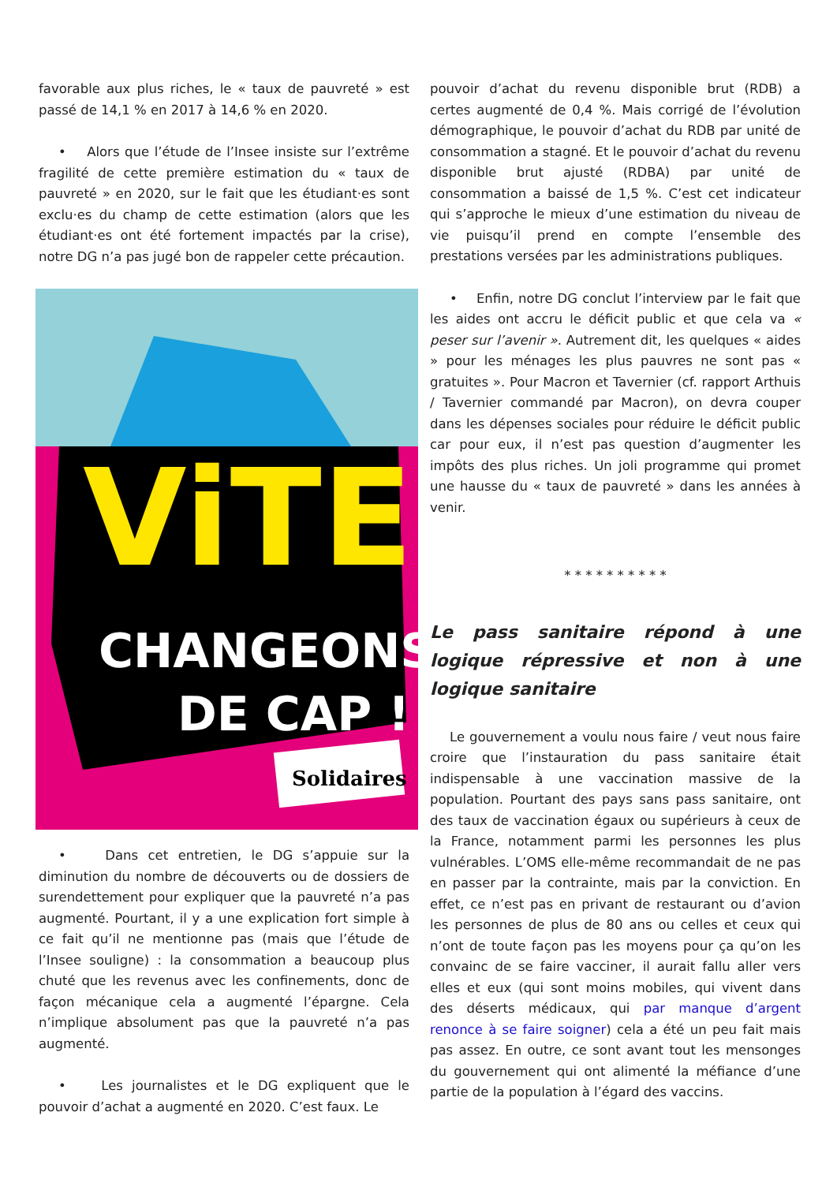favorable aux plus riches, le « taux de pauvreté » est passé de 14,1 % en 2017 à 14,6 % en 2020.
• Alors que l’étude de l’Insee insiste sur l’extrême fragilité de cette première estimation du « taux de pauvreté » en 2020, sur le fait que les étudiant·es sont exclu·es du champ de cette estimation (alors que les étudiant·es ont été fortement impactés par la crise), notre DG n’a pas jugé bon de rappeler cette précaution.
ViTE
CHANGEONS
DE CAP !
Solidaires
• Dans cet entretien, le DG s’appuie sur la diminution du nombre de découverts ou de dossiers de surendettement pour expliquer que la pauvreté n’a pas augmenté. Pourtant, il y a une explication fort simple à ce fait qu’il ne mentionne pas (mais que l’étude de l’Insee souligne) : la consommation a beaucoup plus chuté que les revenus avec les confinements, donc de façon mécanique cela a augmenté l’épargne. Cela n’implique absolument pas que la pauvreté n’a pas augmenté.
• Les journalistes et le DG expliquent que le pouvoir d’achat a augmenté en 2020. C’est faux. Le
pouvoir d’achat du revenu disponible brut (RDB) a certes augmenté de 0,4 %. Mais corrigé de l’évolution démographique, le pouvoir d’achat du RDB par unité de consommation a stagné. Et le pouvoir d’achat du revenu disponible brut ajusté (RDBA) par unité de consommation a baissé de 1,5 %. C’est cet indicateur qui s’approche le mieux d’une estimation du niveau de vie puisqu’il prend en compte l’ensemble des prestations versées par les administrations publiques.
• Enfin, notre DG conclut l’interview par le fait que les aides ont accru le déficit public et que cela va « peser sur l’avenir ». Autrement dit, les quelques « aides » pour les ménages les plus pauvres ne sont pas « gratuites ». Pour Macron et Tavernier (cf. rapport Arthuis / Tavernier commandé par Macron), on devra couper dans les dépenses sociales pour réduire le déficit public car pour eux, il n’est pas question d’augmenter les impôts des plus riches. Un joli programme qui promet une hausse du « taux de pauvreté » dans les années à venir.
* * * * * * * * * *
Le pass sanitaire répond à une logique répressive et non à une logique sanitaire
Le gouvernement a voulu nous faire / veut nous faire croire que l’instauration du pass sanitaire était indispensable à une vaccination massive de la population. Pourtant des pays sans pass sanitaire, ont des taux de vaccination égaux ou supérieurs à ceux de la France, notamment parmi les personnes les plus vulnérables. L’OMS elle-même recommandait de ne pas en passer par la contrainte, mais par la conviction. En effet, ce n’est pas en privant de restaurant ou d’avion les personnes de plus de 80 ans ou celles et ceux qui n’ont de toute façon pas les moyens pour ça qu’on les convainc de se faire vacciner, il aurait fallu aller vers elles et eux (qui sont moins mobiles, qui vivent dans des déserts médicaux, qui par manque d’argent renonce à se faire soigner) cela a été un peu fait mais pas assez. En outre, ce sont avant tout les mensonges du gouvernement qui ont alimenté la méfiance d’une partie de la population à l’égard des vaccins.